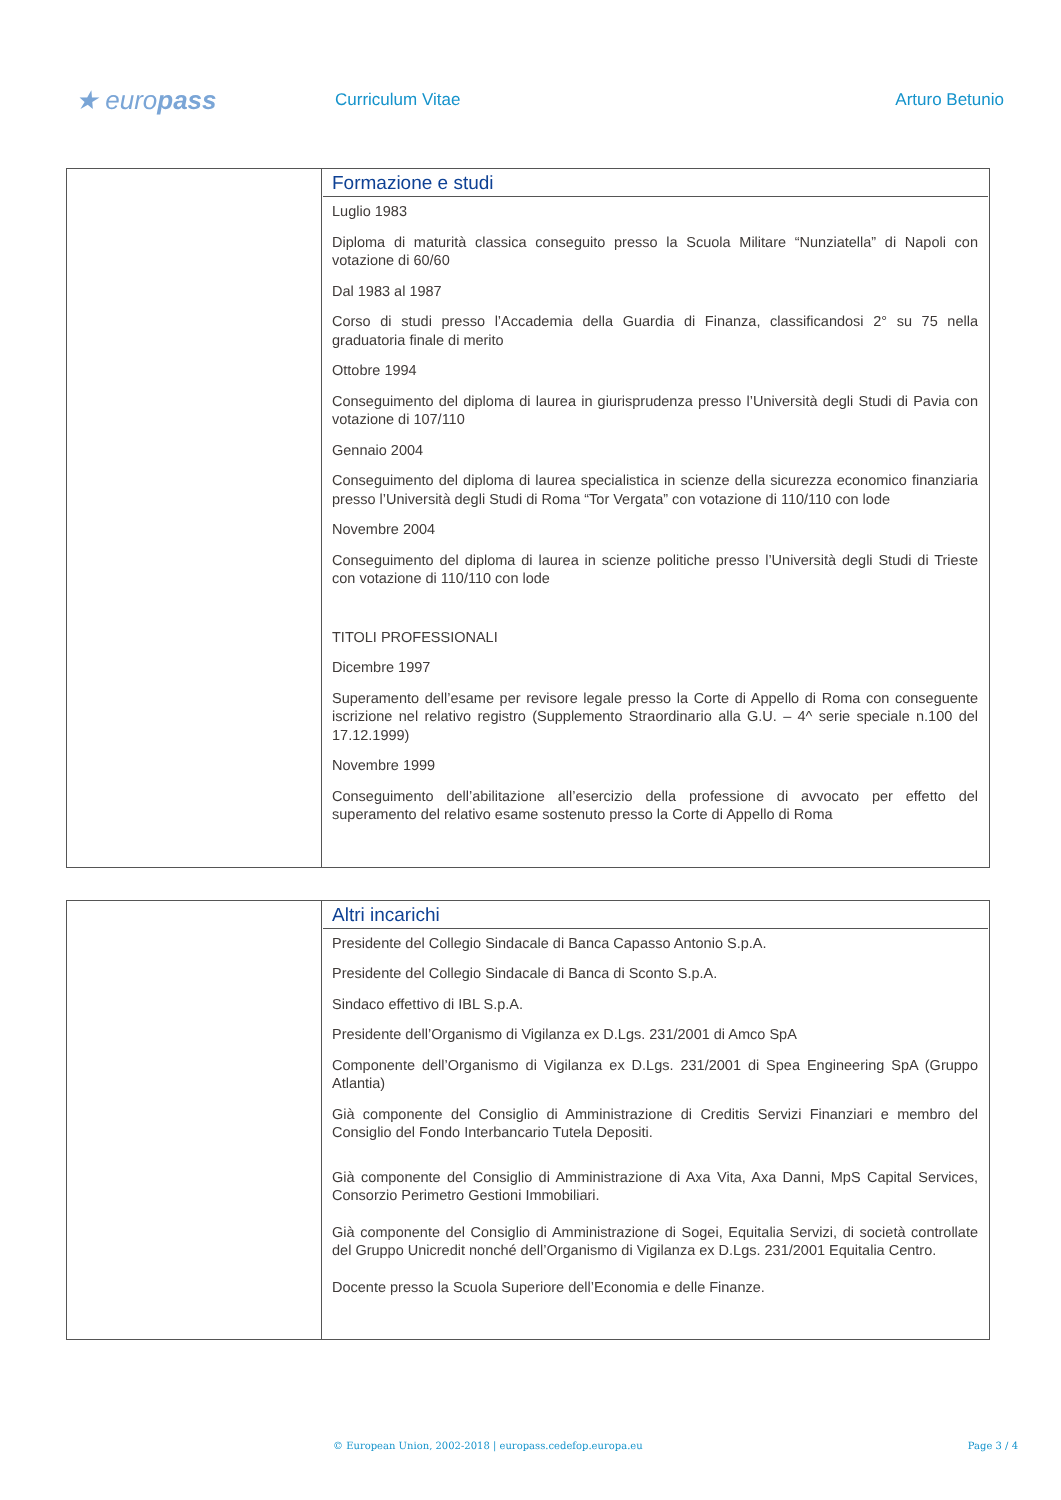★ europass
Curriculum Vitae Arturo Betunio
| | Formazione e studi Luglio 1983 Diploma di maturità classica conseguito presso la Scuola Militare “Nunziatella” di Napoli con votazione di 60/60 Dal 1983 al 1987 Corso di studi presso l’Accademia della Guardia di Finanza, classificandosi 2° su 75 nella graduatoria finale di merito Ottobre 1994 Conseguimento del diploma di laurea in giurisprudenza presso l’Università degli Studi di Pavia con votazione di 107/110 Gennaio 2004 Conseguimento del diploma di laurea specialistica in scienze della sicurezza economico finanziaria presso l’Università degli Studi di Roma “Tor Vergata” con votazione di 110/110 con lode Novembre 2004 Conseguimento del diploma di laurea in scienze politiche presso l’Università degli Studi di Trieste con votazione di 110/110 con lode TITOLI PROFESSIONALI Dicembre 1997 Superamento dell’esame per revisore legale presso la Corte di Appello di Roma con conseguente iscrizione nel relativo registro (Supplemento Straordinario alla G.U. – 4^ serie speciale n.100 del 17.12.1999) Novembre 1999 Conseguimento dell’abilitazione all’esercizio della professione di avvocato per effetto del superamento del relativo esame sostenuto presso la Corte di Appello di Roma |
| | Altri incarichi Presidente del Collegio Sindacale di Banca Capasso Antonio S.p.A. Presidente del Collegio Sindacale di Banca di Sconto S.p.A. Sindaco effettivo di IBL S.p.A. Presidente dell’Organismo di Vigilanza ex D.Lgs. 231/2001 di Amco SpA Componente dell’Organismo di Vigilanza ex D.Lgs. 231/2001 di Spea Engineering SpA (Gruppo Atlantia) Già componente del Consiglio di Amministrazione di Creditis Servizi Finanziari e membro del Consiglio del Fondo Interbancario Tutela Depositi. Già componente del Consiglio di Amministrazione di Axa Vita, Axa Danni, MpS Capital Services, Consorzio Perimetro Gestioni Immobiliari. Già componente del Consiglio di Amministrazione di Sogei, Equitalia Servizi, di società controllate del Gruppo Unicredit nonché dell’Organismo di Vigilanza ex D.Lgs. 231/2001 Equitalia Centro. Docente presso la Scuola Superiore dell’Economia e delle Finanze. |
© European Union, 2002-2018 | europass.cedefop.europa.eu Page 3 / 4